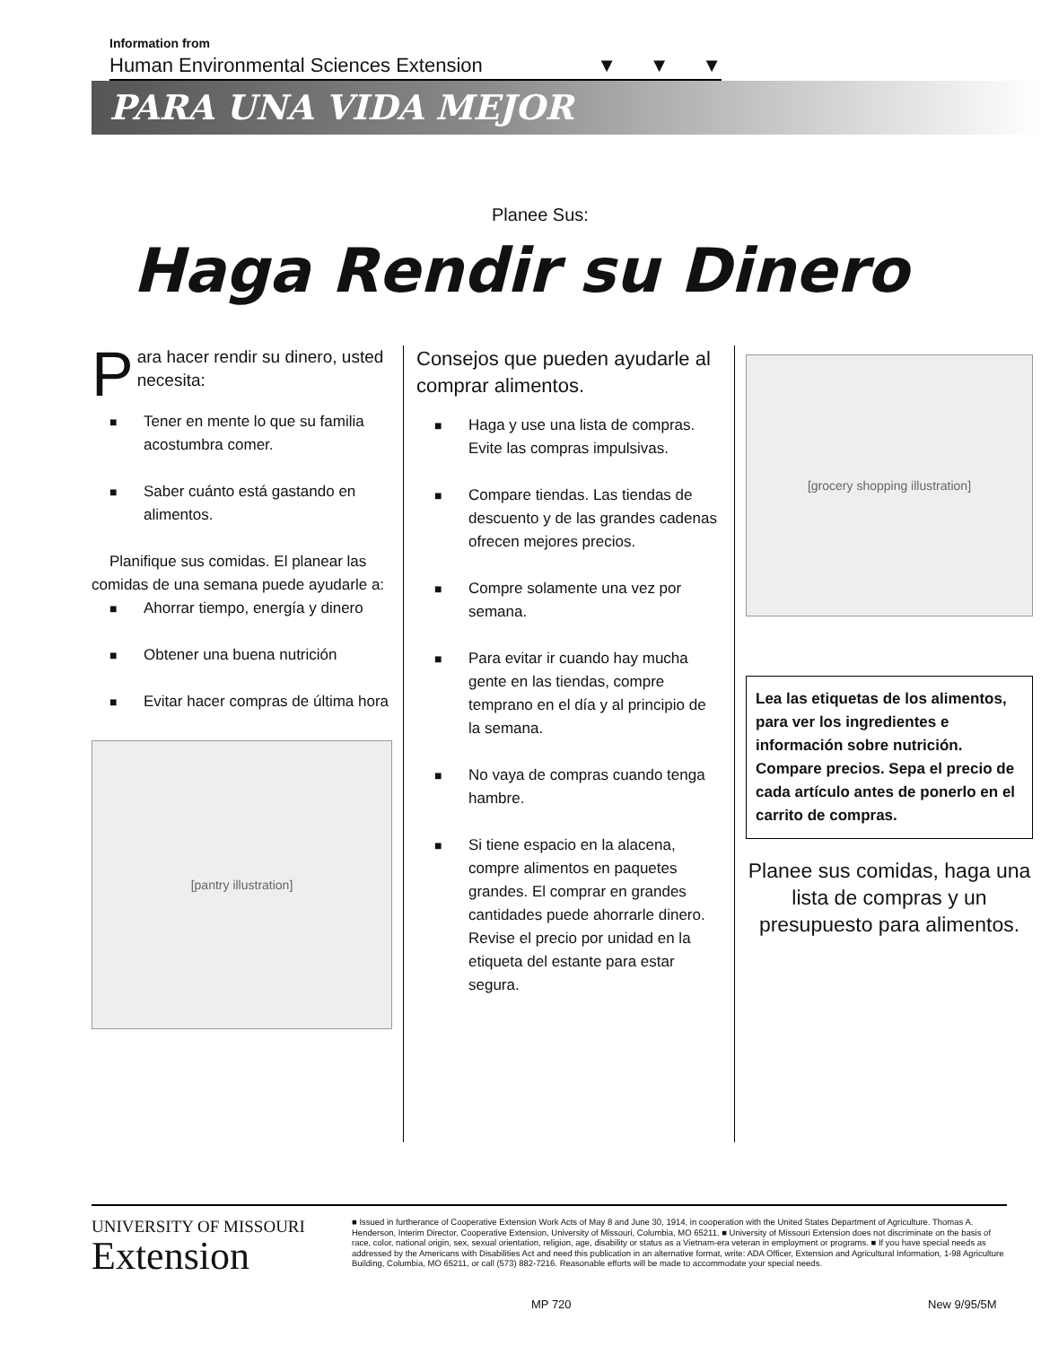Information from
Human Environmental Sciences Extension ▼ ▼ ▼
PARA UNA VIDA MEJOR
Planee Sus:
Haga Rendir su Dinero
Para hacer rendir su dinero, usted necesita:
■ Tener en mente lo que su familia acostumbra comer.
■ Saber cuánto está gastando en alimentos.
Planifique sus comidas. El planear las comidas de una semana puede ayudarle a:
■ Ahorrar tiempo, energía y dinero
■ Obtener una buena nutrición
■ Evitar hacer compras de última hora
[pantry illustration]
Consejos que pueden ayudarle al comprar alimentos.
■ Haga y use una lista de compras. Evite las compras impulsivas.
■ Compare tiendas. Las tiendas de descuento y de las grandes cadenas ofrecen mejores precios.
■ Compre solamente una vez por semana.
■ Para evitar ir cuando hay mucha gente en las tiendas, compre temprano en el día y al principio de la semana.
■ No vaya de compras cuando tenga hambre.
■ Si tiene espacio en la alacena, compre alimentos en paquetes grandes. El comprar en grandes cantidades puede ahorrarle dinero. Revise el precio por unidad en la etiqueta del estante para estar segura.
[grocery shopping illustration]
Lea las etiquetas de los alimentos, para ver los ingredientes e información sobre nutrición. Compare precios. Sepa el precio de cada artículo antes de ponerlo en el carrito de compras.
Planee sus comidas, haga una lista de compras y un presupuesto para alimentos.
UNIVERSITY OF MISSOURI
Extension
■ Issued in furtherance of Cooperative Extension Work Acts of May 8 and June 30, 1914, in cooperation with the United States Department of Agriculture. Thomas A. Henderson, Interim Director, Cooperative Extension, University of Missouri, Columbia, MO 65211. ■ University of Missouri Extension does not discriminate on the basis of race, color, national origin, sex, sexual orientation, religion, age, disability or status as a Vietnam-era veteran in employment or programs. ■ If you have special needs as addressed by the Americans with Disabilities Act and need this publication in an alternative format, write: ADA Officer, Extension and Agricultural Information, 1-98 Agriculture Building, Columbia, MO 65211, or call (573) 882-7216. Reasonable efforts will be made to accommodate your special needs.
MP 720 New 9/95/5M